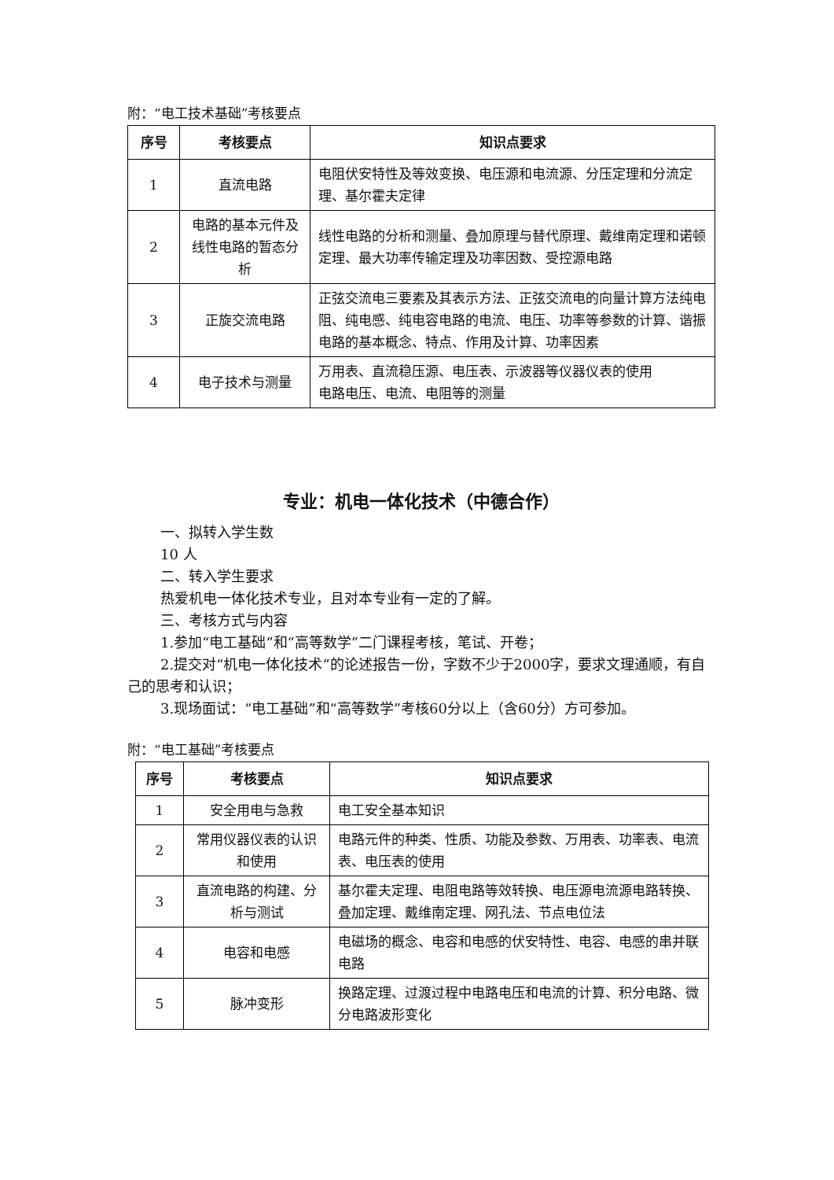附：“电工技术基础”考核要点
| 序号 | 考核要点 | 知识点要求 |
| --- | --- | --- |
| 1 | 直流电路 | 电阻伏安特性及等效变换、电压源和电流源、分压定理和分流定理、基尔霍夫定律 |
| 2 | 电路的基本元件及线性电路的暂态分析 | 线性电路的分析和测量、叠加原理与替代原理、戴维南定理和诺顿定理、最大功率传输定理及功率因数、受控源电路 |
| 3 | 正旋交流电路 | 正弦交流电三要素及其表示方法、正弦交流电的向量计算方法纯电阻、纯电感、纯电容电路的电流、电压、功率等参数的计算、谐振电路的基本概念、特点、作用及计算、功率因素 |
| 4 | 电子技术与测量 | 万用表、直流稳压源、电压表、示波器等仪器仪表的使用 电路电压、电流、电阻等的测量 |
专业：机电一体化技术（中德合作）
一、拟转入学生数
10 人
二、转入学生要求
热爱机电一体化技术专业，且对本专业有一定的了解。
三、考核方式与内容
1.参加“电工基础”和“高等数学”二门课程考核，笔试、开卷；
2.提交对“机电一体化技术”的论述报告一份，字数不少于2000字，要求文理通顺，有自己的思考和认识；
3.现场面试：“电工基础”和“高等数学”考核60分以上（含60分）方可参加。
附：“电工基础”考核要点
| 序号 | 考核要点 | 知识点要求 |
| --- | --- | --- |
| 1 | 安全用电与急救 | 电工安全基本知识 |
| 2 | 常用仪器仪表的认识和使用 | 电路元件的种类、性质、功能及参数、万用表、功率表、电流表、电压表的使用 |
| 3 | 直流电路的构建、分析与测试 | 基尔霍夫定理、电阻电路等效转换、电压源电流源电路转换、叠加定理、戴维南定理、网孔法、节点电位法 |
| 4 | 电容和电感 | 电磁场的概念、电容和电感的伏安特性、电容、电感的串并联电路 |
| 5 | 脉冲变形 | 换路定理、过渡过程中电路电压和电流的计算、积分电路、微分电路波形变化 |